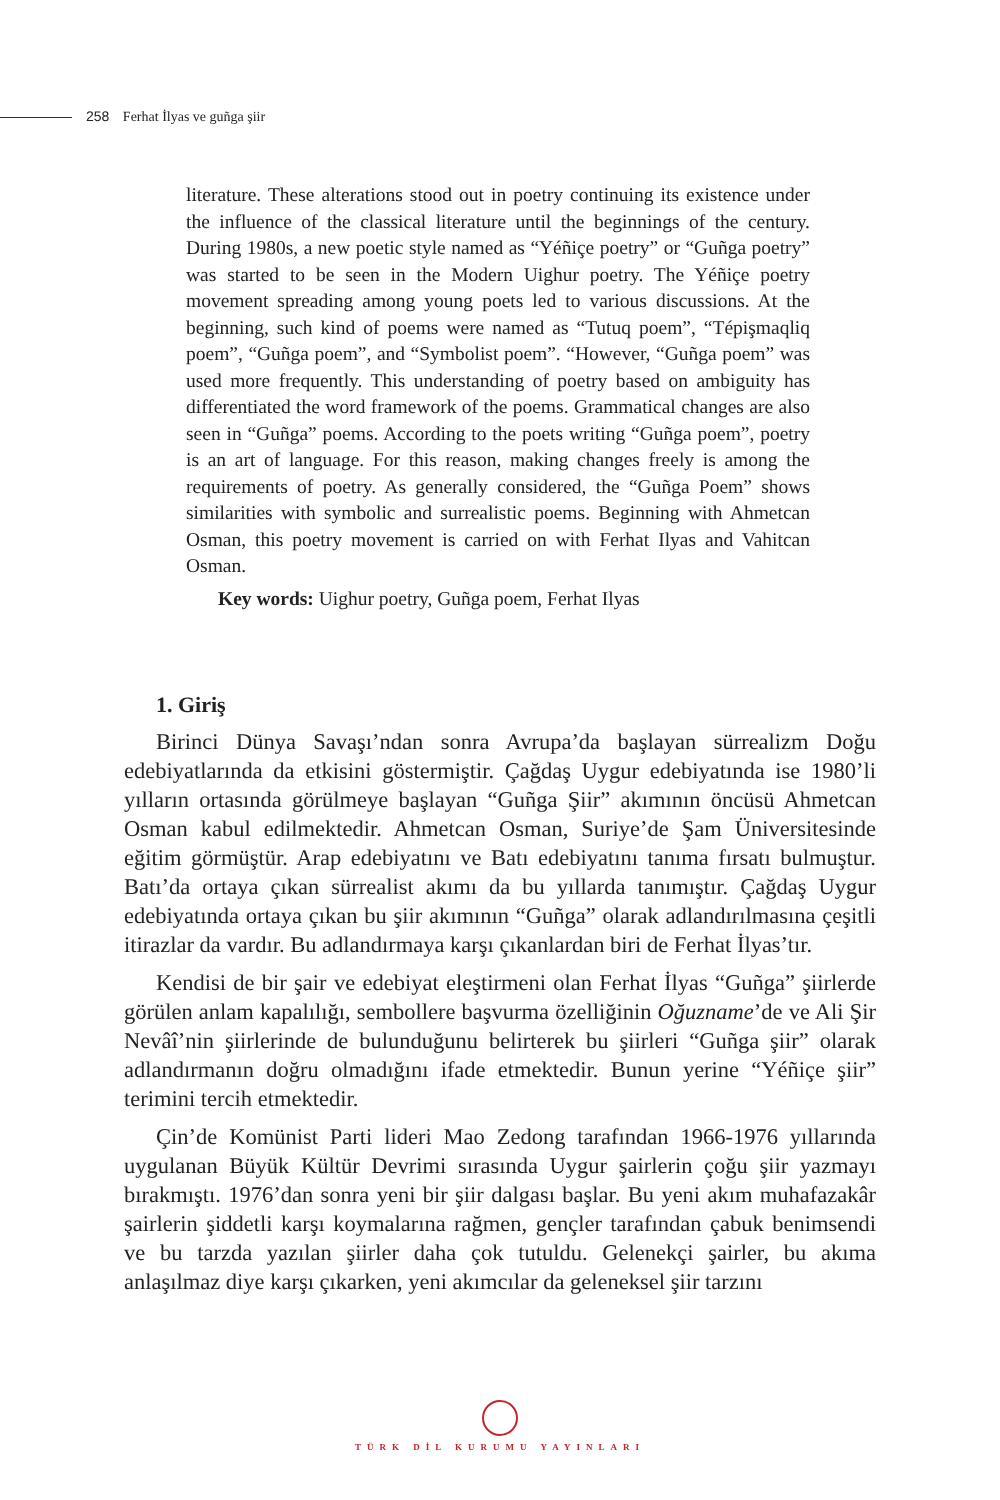258 Ferhat İlyas ve guñga şiir
literature. These alterations stood out in poetry continuing its existence under the influence of the classical literature until the beginnings of the century. During 1980s, a new poetic style named as “Yéñiçe poetry” or “Guñga poetry” was started to be seen in the Modern Uighur poetry. The Yéñiçe poetry movement spreading among young poets led to various discussions. At the beginning, such kind of poems were named as “Tutuq poem”, “Tépişmaqliq poem”, “Guñga poem”, and “Symbolist poem”. “However, “Guñga poem” was used more frequently. This understanding of poetry based on ambiguity has differentiated the word framework of the poems. Grammatical changes are also seen in “Guñga” poems. According to the poets writing “Guñga poem”, poetry is an art of language. For this reason, making changes freely is among the requirements of poetry. As generally considered, the “Guñga Poem” shows similarities with symbolic and surrealistic poems. Beginning with Ahmetcan Osman, this poetry movement is carried on with Ferhat Ilyas and Vahitcan Osman.
Key words: Uighur poetry, Guñga poem, Ferhat Ilyas
1. Giriş
Birinci Dünya Savaşı’ndan sonra Avrupa’da başlayan sürrealizm Doğu edebiyatlarında da etkisini göstermiştir. Çağdaş Uygur edebiyatında ise 1980’li yılların ortasında görülmeye başlayan “Guñga Şiir” akımının öncüsü Ahmetcan Osman kabul edilmektedir. Ahmetcan Osman, Suriye’de Şam Üniversitesinde eğitim görmüştür. Arap edebiyatını ve Batı edebiyatını tanıma fırsatı bulmuştur. Batı’da ortaya çıkan sürrealist akımı da bu yıllarda tanımıştır. Çağdaş Uygur edebiyatında ortaya çıkan bu şiir akımının “Guñga” olarak adlandırılmasına çeşitli itirazlar da vardır. Bu adlandırmaya karşı çıkanlardan biri de Ferhat İlyas’tır.
Kendisi de bir şair ve edebiyat eleştirmeni olan Ferhat İlyas “Guñga” şiirlerde görülen anlam kapalılığı, sembollere başvurma özelliğinin Oğuzname’de ve Ali Şir Nevâî’nin şiirlerinde de bulunduğunu belirterek bu şiirleri “Guñga şiir” olarak adlandırmanın doğru olmadığını ifade etmektedir. Bunun yerine “Yéñiçe şiir” terimini tercih etmektedir.
Çin’de Komünist Parti lideri Mao Zedong tarafından 1966-1976 yıllarında uygulanan Büyük Kültür Devrimi sırasında Uygur şairlerin çoğu şiir yazmayı bırakmıştı. 1976’dan sonra yeni bir şiir dalgası başlar. Bu yeni akım muhafazakâr şairlerin şiddetli karşı koymalarına rağmen, gençler tarafından çabuk benimsendi ve bu tarzda yazılan şiirler daha çok tutuldu. Gelenekçi şairler, bu akıma anlaşılmaz diye karşı çıkarken, yeni akımcılar da geleneksel şiir tarzını
TÜRK DİL KURUMU YAYINLARI